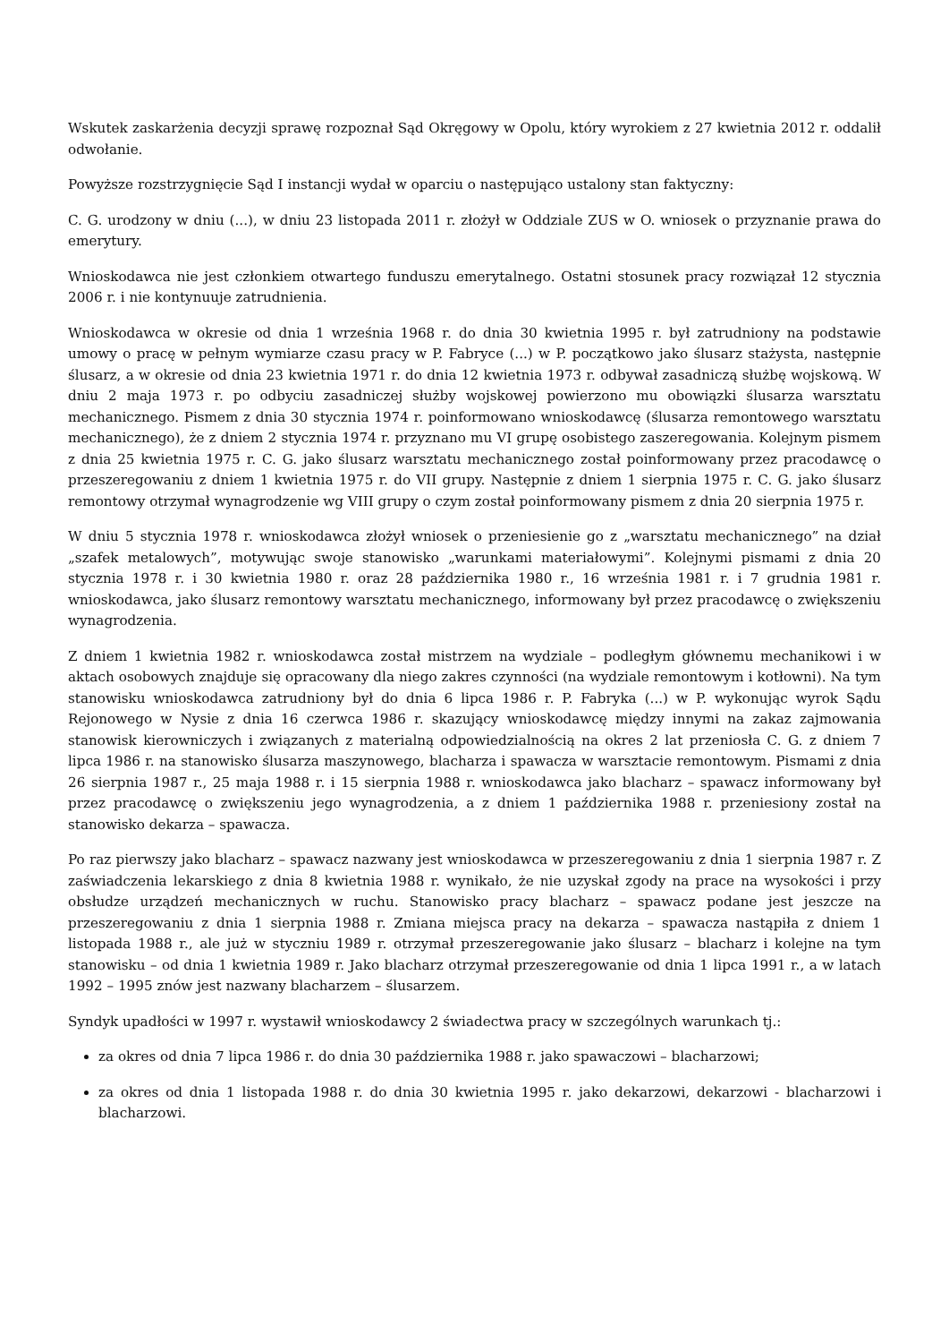Wskutek zaskarżenia decyzji sprawę rozpoznał Sąd Okręgowy w Opolu, który wyrokiem z 27 kwietnia 2012 r. oddalił odwołanie.
Powyższe rozstrzygnięcie Sąd I instancji wydał w oparciu o następująco ustalony stan faktyczny:
C. G. urodzony w dniu (...), w dniu 23 listopada 2011 r. złożył w Oddziale ZUS w O. wniosek o przyznanie prawa do emerytury.
Wnioskodawca nie jest członkiem otwartego funduszu emerytalnego. Ostatni stosunek pracy rozwiązał 12 stycznia 2006 r. i nie kontynuuje zatrudnienia.
Wnioskodawca w okresie od dnia 1 września 1968 r. do dnia 30 kwietnia 1995 r. był zatrudniony na podstawie umowy o pracę w pełnym wymiarze czasu pracy w P. Fabryce (...) w P. początkowo jako ślusarz stażysta, następnie ślusarz, a w okresie od dnia 23 kwietnia 1971 r. do dnia 12 kwietnia 1973 r. odbywał zasadniczą służbę wojskową. W dniu 2 maja 1973 r. po odbyciu zasadniczej służby wojskowej powierzono mu obowiązki ślusarza warsztatu mechanicznego. Pismem z dnia 30 stycznia 1974 r. poinformowano wnioskodawcę (ślusarza remontowego warsztatu mechanicznego), że z dniem 2 stycznia 1974 r. przyznano mu VI grupę osobistego zaszeregowania. Kolejnym pismem z dnia 25 kwietnia 1975 r. C. G. jako ślusarz warsztatu mechanicznego został poinformowany przez pracodawcę o przeszeregowaniu z dniem 1 kwietnia 1975 r. do VII grupy. Następnie z dniem 1 sierpnia 1975 r. C. G. jako ślusarz remontowy otrzymał wynagrodzenie wg VIII grupy o czym został poinformowany pismem z dnia 20 sierpnia 1975 r.
W dniu 5 stycznia 1978 r. wnioskodawca złożył wniosek o przeniesienie go z „warsztatu mechanicznego” na dział „szafek metalowych”, motywując swoje stanowisko „warunkami materiałowymi”. Kolejnymi pismami z dnia 20 stycznia 1978 r. i 30 kwietnia 1980 r. oraz 28 października 1980 r., 16 września 1981 r. i 7 grudnia 1981 r. wnioskodawca, jako ślusarz remontowy warsztatu mechanicznego, informowany był przez pracodawcę o zwiększeniu wynagrodzenia.
Z dniem 1 kwietnia 1982 r. wnioskodawca został mistrzem na wydziale – podległym głównemu mechanikowi i w aktach osobowych znajduje się opracowany dla niego zakres czynności (na wydziale remontowym i kotłowni). Na tym stanowisku wnioskodawca zatrudniony był do dnia 6 lipca 1986 r. P. Fabryka (...) w P. wykonując wyrok Sądu Rejonowego w Nysie z dnia 16 czerwca 1986 r. skazujący wnioskodawcę między innymi na zakaz zajmowania stanowisk kierowniczych i związanych z materialną odpowiedzialnością na okres 2 lat przeniosła C. G. z dniem 7 lipca 1986 r. na stanowisko ślusarza maszynowego, blacharza i spawacza w warsztacie remontowym. Pismami z dnia 26 sierpnia 1987 r., 25 maja 1988 r. i 15 sierpnia 1988 r. wnioskodawca jako blacharz – spawacz informowany był przez pracodawcę o zwiększeniu jego wynagrodzenia, a z dniem 1 października 1988 r. przeniesiony został na stanowisko dekarza – spawacza.
Po raz pierwszy jako blacharz – spawacz nazwany jest wnioskodawca w przeszeregowaniu z dnia 1 sierpnia 1987 r. Z zaświadczenia lekarskiego z dnia 8 kwietnia 1988 r. wynikało, że nie uzyskał zgody na prace na wysokości i przy obsłudze urządzeń mechanicznych w ruchu. Stanowisko pracy blacharz – spawacz podane jest jeszcze na przeszeregowaniu z dnia 1 sierpnia 1988 r. Zmiana miejsca pracy na dekarza – spawacza nastąpiła z dniem 1 listopada 1988 r., ale już w styczniu 1989 r. otrzymał przeszeregowanie jako ślusarz – blacharz i kolejne na tym stanowisku – od dnia 1 kwietnia 1989 r. Jako blacharz otrzymał przeszeregowanie od dnia 1 lipca 1991 r., a w latach 1992 – 1995 znów jest nazwany blacharzem – ślusarzem.
Syndyk upadłości w 1997 r. wystawił wnioskodawcy 2 świadectwa pracy w szczególnych warunkach tj.:
za okres od dnia 7 lipca 1986 r. do dnia 30 października 1988 r. jako spawaczowi – blacharzowi;
za okres od dnia 1 listopada 1988 r. do dnia 30 kwietnia 1995 r. jako dekarzowi, dekarzowi - blacharzowi i blacharzowi.